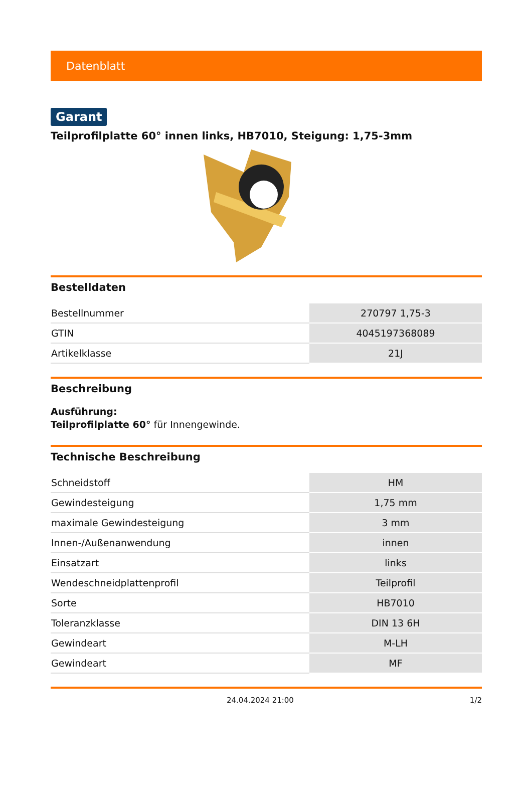Datenblatt
Garant
Teilprofilplatte 60° innen links, HB7010, Steigung: 1,75-3mm
Bestelldaten
| Bestellnummer | 270797 1,75-3 |
| GTIN | 4045197368089 |
| Artikelklasse | 21J |
Beschreibung
Ausführung:
Teilprofilplatte 60° für Innengewinde.
Technische Beschreibung
| Schneidstoff | HM |
| Gewindesteigung | 1,75 mm |
| maximale Gewindesteigung | 3 mm |
| Innen-/Außenanwendung | innen |
| Einsatzart | links |
| Wendeschneidplattenprofil | Teilprofil |
| Sorte | HB7010 |
| Toleranzklasse | DIN 13 6H |
| Gewindeart | M-LH |
| Gewindeart | MF |
24.04.2024 21:00 1/2